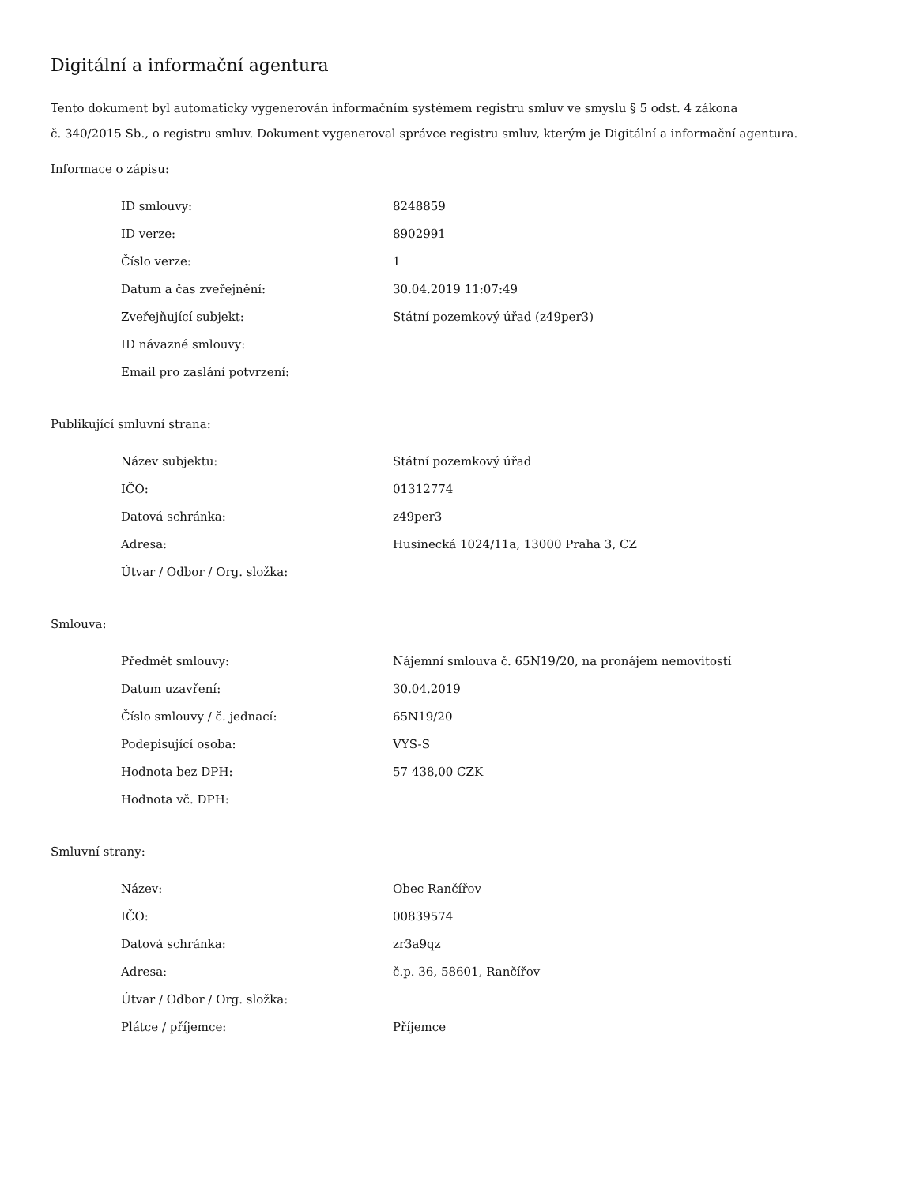Digitální a informační agentura
Tento dokument byl automaticky vygenerován informačním systémem registru smluv ve smyslu § 5 odst. 4 zákona
č. 340/2015 Sb., o registru smluv. Dokument vygeneroval správce registru smluv, kterým je Digitální a informační agentura.
Informace o zápisu:
| ID smlouvy: | 8248859 |
| ID verze: | 8902991 |
| Číslo verze: | 1 |
| Datum a čas zveřejnění: | 30.04.2019 11:07:49 |
| Zveřejňující subjekt: | Státní pozemkový úřad (z49per3) |
| ID návazné smlouvy: | |
| Email pro zaslání potvrzení: | |
Publikující smluvní strana:
| Název subjektu: | Státní pozemkový úřad |
| IČO: | 01312774 |
| Datová schránka: | z49per3 |
| Adresa: | Husinecká 1024/11a, 13000 Praha 3, CZ |
| Útvar / Odbor / Org. složka: | |
Smlouva:
| Předmět smlouvy: | Nájemní smlouva č. 65N19/20, na pronájem nemovitostí |
| Datum uzavření: | 30.04.2019 |
| Číslo smlouvy / č. jednací: | 65N19/20 |
| Podepisující osoba: | VYS-S |
| Hodnota bez DPH: | 57 438,00 CZK |
| Hodnota vč. DPH: | |
Smluvní strany:
| Název: | Obec Rančířov |
| IČO: | 00839574 |
| Datová schránka: | zr3a9qz |
| Adresa: | č.p. 36, 58601, Rančířov |
| Útvar / Odbor / Org. složka: | |
| Plátce / příjemce: | Příjemce |